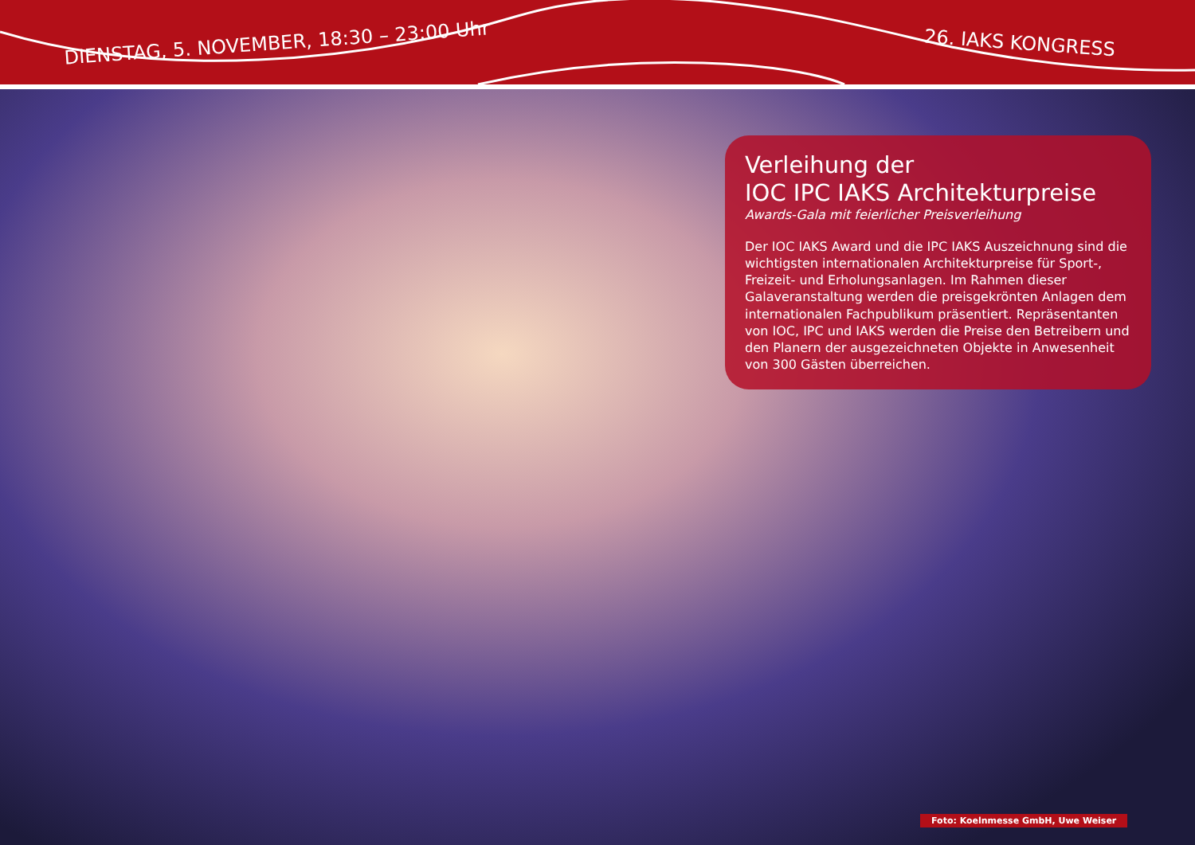DIENSTAG, 5. NOVEMBER, 18:30 – 23:00 Uhr 26. IAKS KONGRESS
Verleihung der
IOC IPC IAKS Architekturpreise
Awards-Gala mit feierlicher Preisverleihung
Der IOC IAKS Award und die IPC IAKS Auszeichnung sind die wichtigsten internationalen Architekturpreise für Sport-, Freizeit- und Erholungsanlagen. Im Rahmen dieser Galaveranstaltung werden die preisgekrönten Anlagen dem internationalen Fachpublikum präsentiert. Reprä­sentanten von IOC, IPC und IAKS werden die Preise den Betreibern und den Planern der ausgezeichneten Objekte in Anwesenheit von 300 Gästen überreichen.
Foto: Koelnmesse GmbH, Uwe Weiser